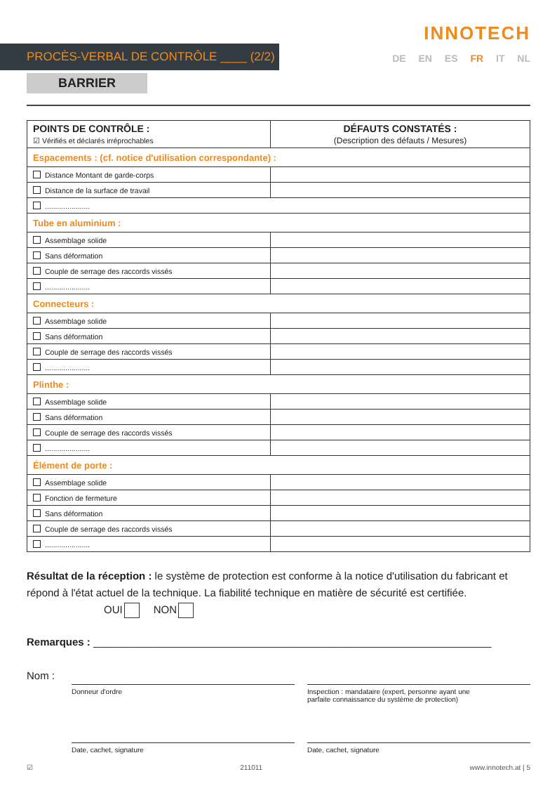INNOTECH
PROCÈS-VERBAL DE CONTRÔLE ____ (2/2)
DE EN ES FR IT NL
BARRIER
| POINTS DE CONTRÔLE : ☑ Vérifiés et déclarés irréprochables | DÉFAUTS CONSTATÉS : (Description des défauts / Mesures) |
| --- | --- |
| Espacements : (cf. notice d'utilisation correspondante) : | |
| Distance Montant de garde-corps | |
| Distance de la surface de travail | |
| ...................... | |
| Tube en aluminium : | |
| Assemblage solide | |
| Sans déformation | |
| Couple de serrage des raccords vissés | |
| ...................... | |
| Connecteurs : | |
| Assemblage solide | |
| Sans déformation | |
| Couple de serrage des raccords vissés | |
| ...................... | |
| Plinthe : | |
| Assemblage solide | |
| Sans déformation | |
| Couple de serrage des raccords vissés | |
| ...................... | |
| Élément de porte : | |
| Assemblage solide | |
| Fonction de fermeture | |
| Sans déformation | |
| Couple de serrage des raccords vissés | |
| ...................... | |
Résultat de la réception : le système de protection est conforme à la notice d'utilisation du fabricant et répond à l'état actuel de la technique. La fiabilité technique en matière de sécurité est certifiée. OUI NON
Remarques : ____________________________________________________________________
Nom :
Donneur d'ordre Inspection : mandataire (expert, personne ayant une
parfaite connaissance du système de protection)
Date, cachet, signature Date, cachet, signature
☑ 211011 www.innotech.at | 5